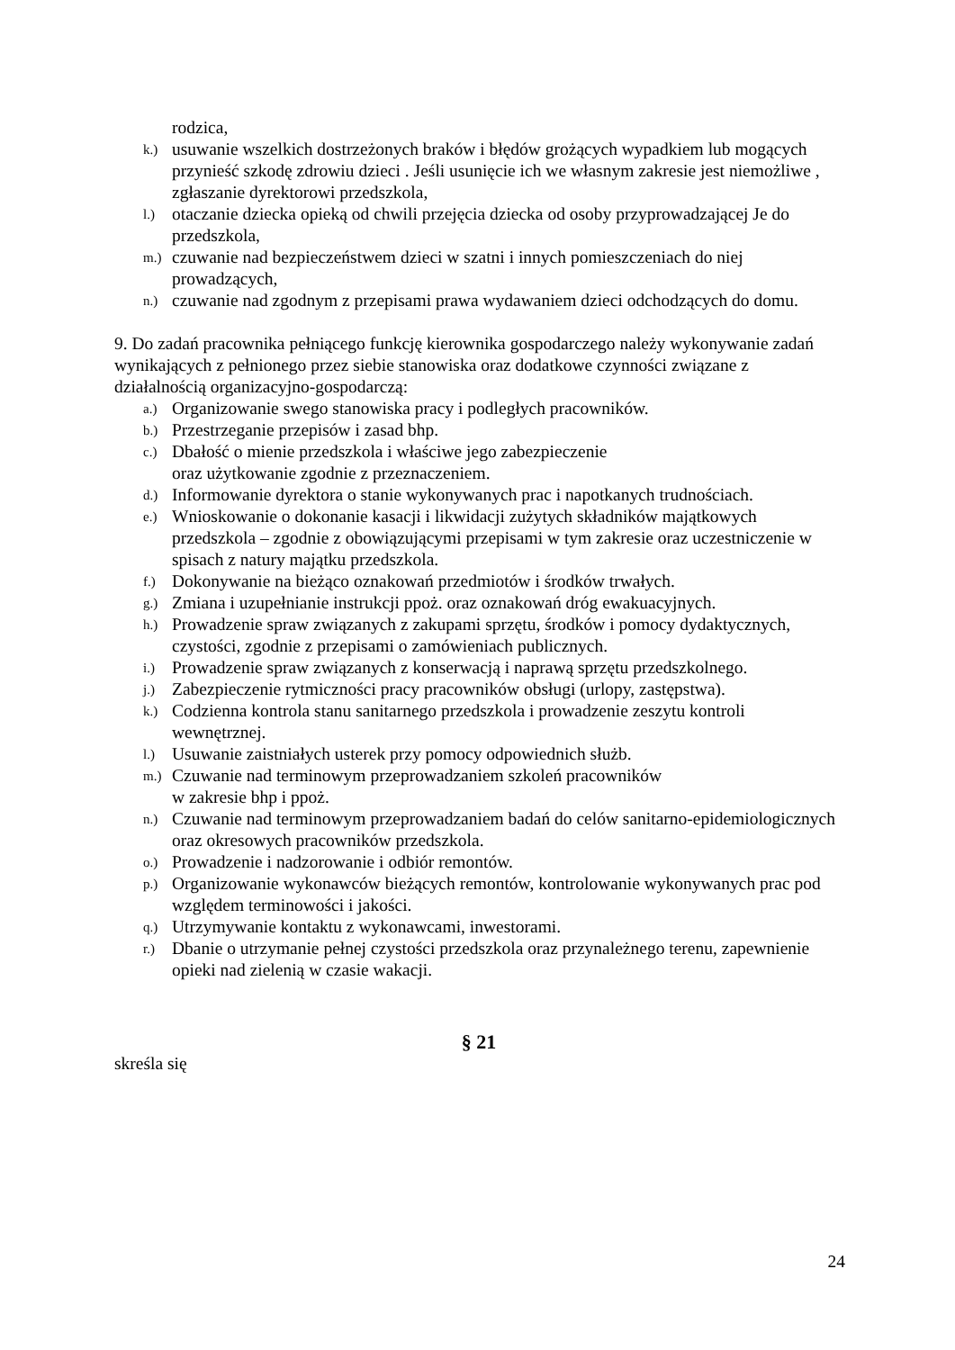rodzica,
k.) usuwanie wszelkich dostrzeżonych braków i błędów grożących wypadkiem lub mogących przynieść szkodę zdrowiu dzieci . Jeśli usunięcie ich we własnym zakresie jest niemożliwe , zgłaszanie dyrektorowi przedszkola,
l.) otaczanie dziecka opieką od chwili przejęcia dziecka od osoby przyprowadzającej Je do przedszkola,
m.) czuwanie nad bezpieczeństwem dzieci w szatni i innych pomieszczeniach do niej prowadzących,
n.) czuwanie nad zgodnym z przepisami prawa wydawaniem dzieci odchodzących do domu.
9. Do zadań pracownika pełniącego funkcję kierownika gospodarczego należy wykonywanie zadań wynikających z pełnionego przez siebie stanowiska oraz dodatkowe czynności związane z działalnością organizacyjno-gospodarczą:
a.) Organizowanie swego stanowiska pracy i podległych pracowników.
b.) Przestrzeganie przepisów i zasad bhp.
c.) Dbałość o mienie przedszkola i właściwe jego zabezpieczenie
oraz użytkowanie zgodnie z przeznaczeniem.
d.) Informowanie dyrektora o stanie wykonywanych prac i napotkanych trudnościach.
e.) Wnioskowanie o dokonanie kasacji i likwidacji zużytych składników majątkowych przedszkola – zgodnie z obowiązującymi przepisami w tym zakresie oraz uczestniczenie w spisach z natury majątku przedszkola.
f.) Dokonywanie na bieżąco oznakowań przedmiotów i środków trwałych.
g.) Zmiana i uzupełnianie instrukcji ppoż. oraz oznakowań dróg ewakuacyjnych.
h.) Prowadzenie spraw związanych z zakupami sprzętu, środków i pomocy dydaktycznych, czystości, zgodnie z przepisami o zamówieniach publicznych.
i.) Prowadzenie spraw związanych z konserwacją i naprawą sprzętu przedszkolnego.
j.) Zabezpieczenie rytmiczności pracy pracowników obsługi (urlopy, zastępstwa).
k.) Codzienna kontrola stanu sanitarnego przedszkola i prowadzenie zeszytu kontroli wewnętrznej.
l.) Usuwanie zaistniałych usterek przy pomocy odpowiednich służb.
m.) Czuwanie nad terminowym przeprowadzaniem szkoleń pracowników
w zakresie bhp i ppoż.
n.) Czuwanie nad terminowym przeprowadzaniem badań do celów sanitarno-epidemiologicznych oraz okresowych pracowników przedszkola.
o.) Prowadzenie i nadzorowanie i odbiór remontów.
p.) Organizowanie wykonawców bieżących remontów, kontrolowanie wykonywanych prac pod względem terminowości i jakości.
q.) Utrzymywanie kontaktu z wykonawcami, inwestorami.
r.) Dbanie o utrzymanie pełnej czystości przedszkola oraz przynależnego terenu, zapewnienie opieki nad zielenią w czasie wakacji.
§ 21
skreśla się
24